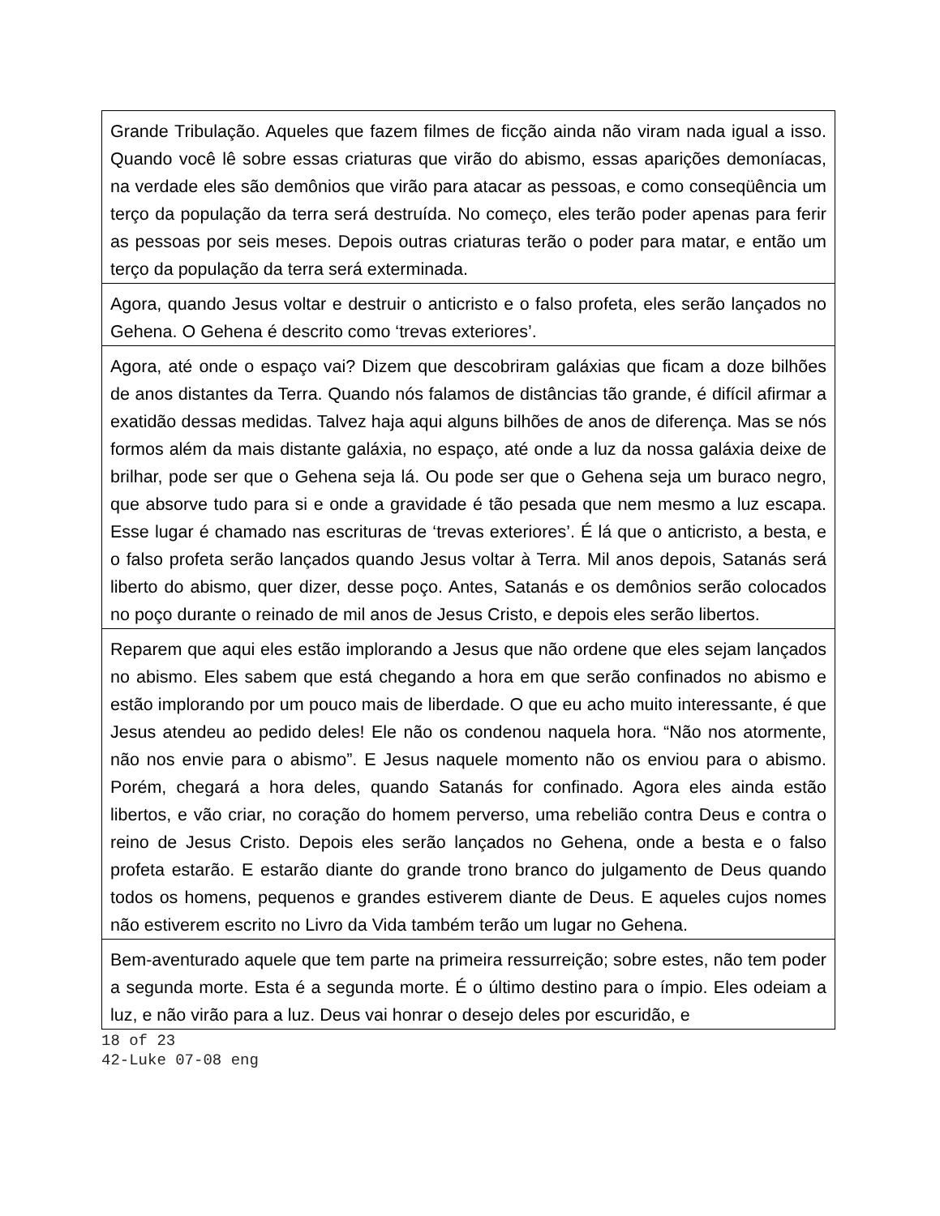| Grande Tribulação. Aqueles que fazem filmes de ficção ainda não viram nada igual a isso. Quando você lê sobre essas criaturas que virão do abismo, essas aparições demoníacas, na verdade eles são demônios que virão para atacar as pessoas, e como conseqüência um terço da população da terra será destruída. No começo, eles terão poder apenas para ferir as pessoas por seis meses. Depois outras criaturas terão o poder para matar, e então um terço da população da terra será exterminada. |
| Agora, quando Jesus voltar e destruir o anticristo e o falso profeta, eles serão lançados no Gehena. O Gehena é descrito como ‘trevas exteriores’. |
| Agora, até onde o espaço vai? Dizem que descobriram galáxias que ficam a doze bilhões de anos distantes da Terra. Quando nós falamos de distâncias tão grande, é difícil afirmar a exatidão dessas medidas. Talvez haja aqui alguns bilhões de anos de diferença. Mas se nós formos além da mais distante galáxia, no espaço, até onde a luz da nossa galáxia deixe de brilhar, pode ser que o Gehena seja lá. Ou pode ser que o Gehena seja um buraco negro, que absorve tudo para si e onde a gravidade é tão pesada que nem mesmo a luz escapa. Esse lugar é chamado nas escrituras de ‘trevas exteriores’. É lá que o anticristo, a besta, e o falso profeta serão lançados quando Jesus voltar à Terra. Mil anos depois, Satanás será liberto do abismo, quer dizer, desse poço. Antes, Satanás e os demônios serão colocados no poço durante o reinado de mil anos de Jesus Cristo, e depois eles serão libertos. |
| Reparem que aqui eles estão implorando a Jesus que não ordene que eles sejam lançados no abismo. Eles sabem que está chegando a hora em que serão confinados no abismo e estão implorando por um pouco mais de liberdade. O que eu acho muito interessante, é que Jesus atendeu ao pedido deles! Ele não os condenou naquela hora. “Não nos atormente, não nos envie para o abismo”. E Jesus naquele momento não os enviou para o abismo. Porém, chegará a hora deles, quando Satanás for confinado. Agora eles ainda estão libertos, e vão criar, no coração do homem perverso, uma rebelião contra Deus e contra o reino de Jesus Cristo. Depois eles serão lançados no Gehena, onde a besta e o falso profeta estarão. E estarão diante do grande trono branco do julgamento de Deus quando todos os homens, pequenos e grandes estiverem diante de Deus. E aqueles cujos nomes não estiverem escrito no Livro da Vida também terão um lugar no Gehena. |
| Bem-aventurado aquele que tem parte na primeira ressurreição; sobre estes, não tem poder a segunda morte. Esta é a segunda morte. É o último destino para o ímpio. Eles odeiam a luz, e não virão para a luz. Deus vai honrar o desejo deles por escuridão, e |
18 of 23
42-Luke 07-08 eng